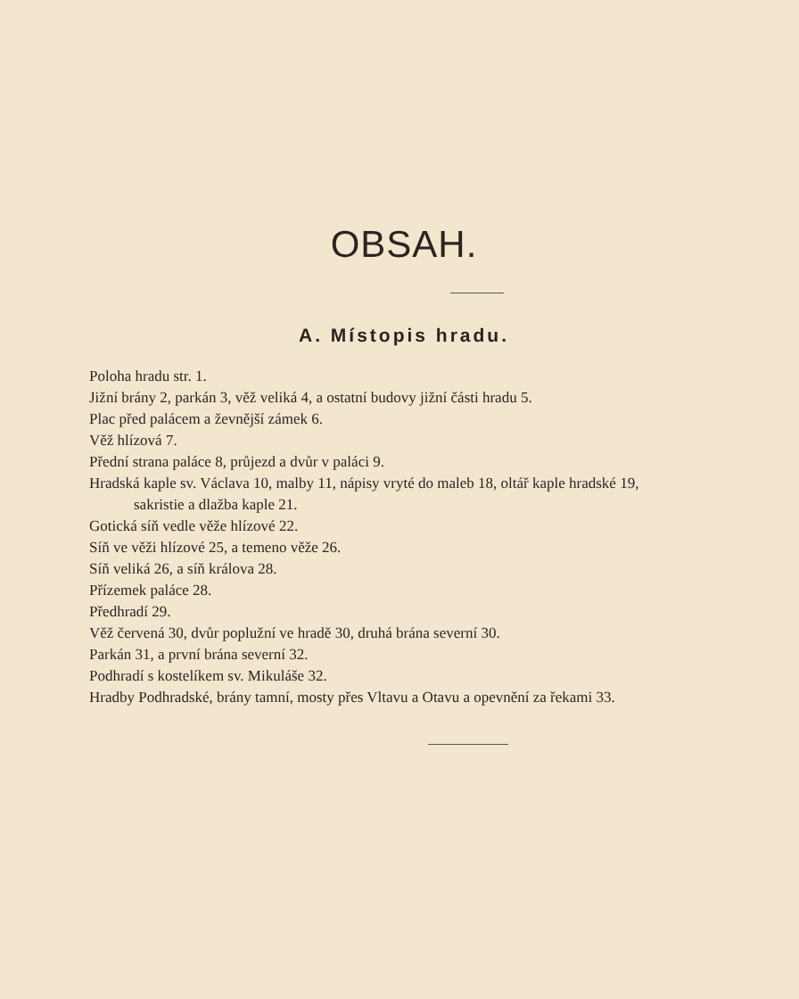OBSAH.
A. Místopis hradu.
Poloha hradu str. 1.
Jižní brány 2, parkán 3, věž veliká 4, a ostatní budovy jižní části hradu 5.
Plac před palácem a ževnější zámek 6.
Věž hlízová 7.
Přední strana paláce 8, průjezd a dvůr v paláci 9.
Hradská kaple sv. Václava 10, malby 11, nápisy vryté do maleb 18, oltář kaple hradské 19, sakristie a dlažba kaple 21.
Gotická síň vedle věže hlízové 22.
Síň ve věži hlízové 25, a temeno věže 26.
Síň veliká 26, a síň králova 28.
Přízemek paláce 28.
Předhradí 29.
Věž červená 30, dvůr poplužní ve hradě 30, druhá brána severní 30.
Parkán 31, a první brána severní 32.
Podhradí s kostelíkem sv. Mikuláše 32.
Hradby Podhradské, brány tamní, mosty přes Vltavu a Otavu a opevnění za řekami 33.